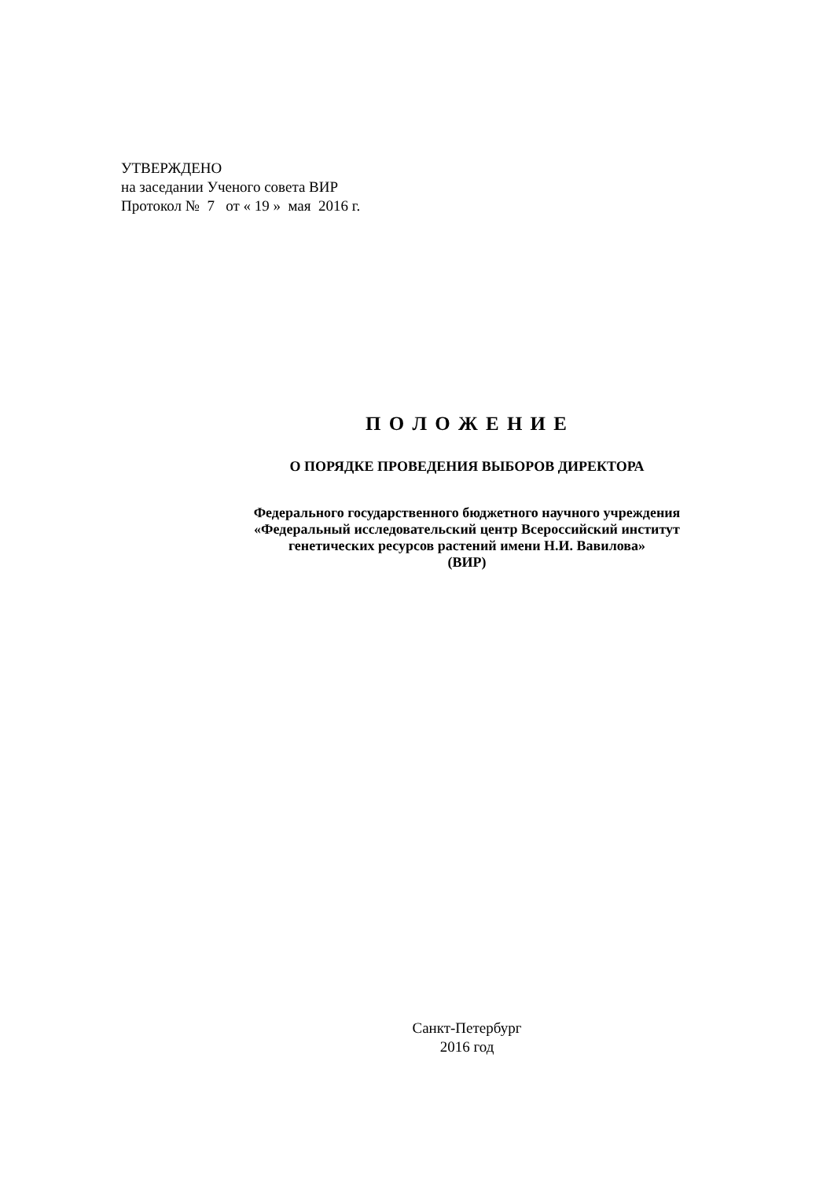УТВЕРЖДЕНО
на заседании Ученого совета ВИР
Протокол № 7 от « 19 » мая 2016 г.
П О Л О Ж Е Н И Е
О ПОРЯДКЕ ПРОВЕДЕНИЯ ВЫБОРОВ ДИРЕКТОРА
Федерального государственного бюджетного научного учреждения
«Федеральный исследовательский центр Всероссийский институт
генетических ресурсов растений имени Н.И. Вавилова»
(ВИР)
Санкт-Петербург
2016 год